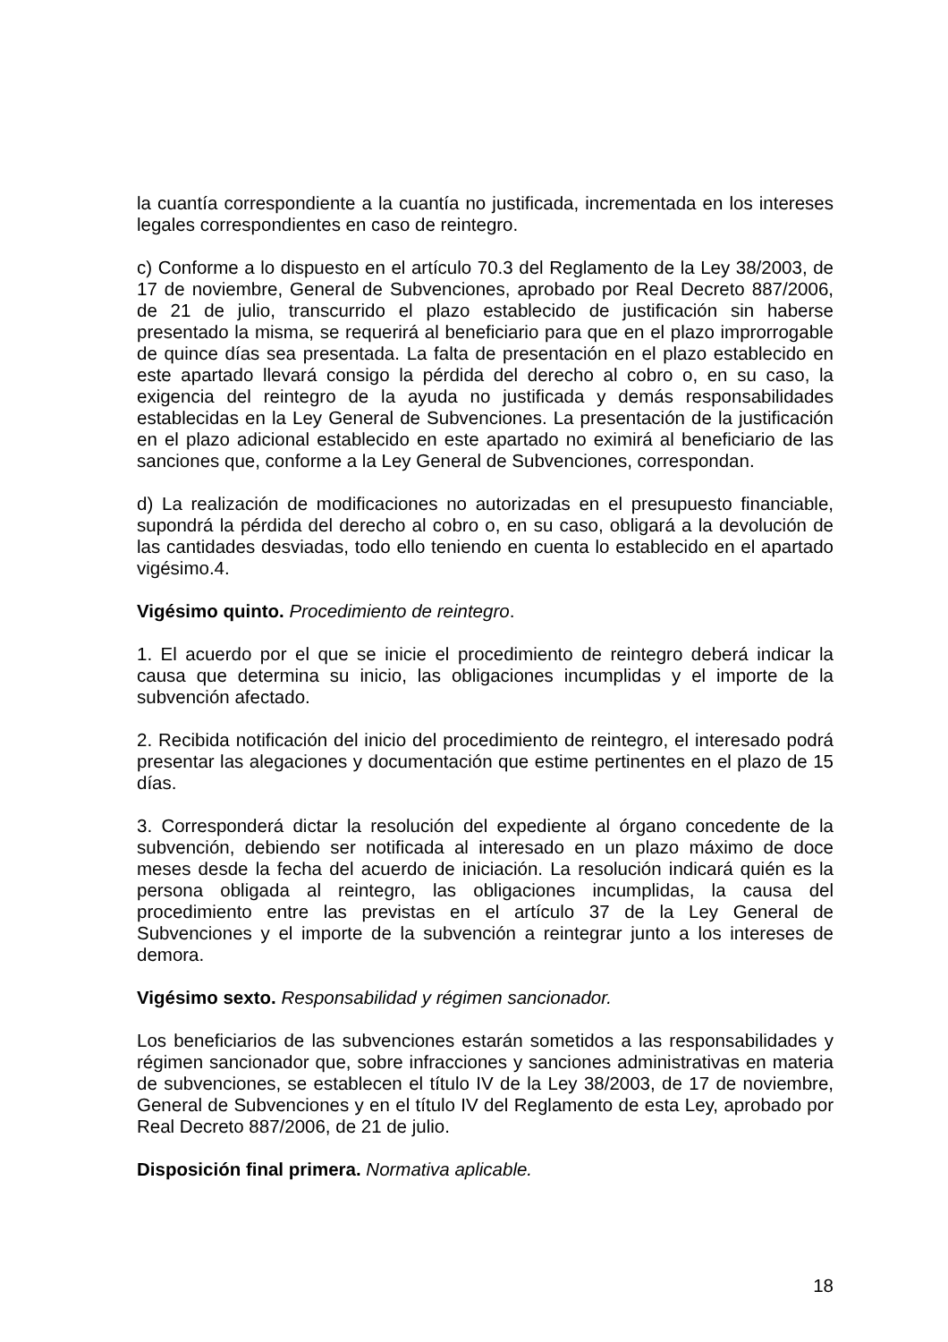la cuantía correspondiente a la cuantía no justificada, incrementada en los intereses legales correspondientes en caso de reintegro.
c) Conforme a lo dispuesto en el artículo 70.3 del Reglamento de la Ley 38/2003, de 17 de noviembre, General de Subvenciones, aprobado por Real Decreto 887/2006, de 21 de julio, transcurrido el plazo establecido de justificación sin haberse presentado la misma, se requerirá al beneficiario para que en el plazo improrrogable de quince días sea presentada. La falta de presentación en el plazo establecido en este apartado llevará consigo la pérdida del derecho al cobro o, en su caso, la exigencia del reintegro de la ayuda no justificada y demás responsabilidades establecidas en la Ley General de Subvenciones. La presentación de la justificación en el plazo adicional establecido en este apartado no eximirá al beneficiario de las sanciones que, conforme a la Ley General de Subvenciones, correspondan.
d) La realización de modificaciones no autorizadas en el presupuesto financiable, supondrá la pérdida del derecho al cobro o, en su caso, obligará a la devolución de las cantidades desviadas, todo ello teniendo en cuenta lo establecido en el apartado vigésimo.4.
Vigésimo quinto. Procedimiento de reintegro.
1. El acuerdo por el que se inicie el procedimiento de reintegro deberá indicar la causa que determina su inicio, las obligaciones incumplidas y el importe de la subvención afectado.
2. Recibida notificación del inicio del procedimiento de reintegro, el interesado podrá presentar las alegaciones y documentación que estime pertinentes en el plazo de 15 días.
3. Corresponderá dictar la resolución del expediente al órgano concedente de la subvención, debiendo ser notificada al interesado en un plazo máximo de doce meses desde la fecha del acuerdo de iniciación. La resolución indicará quién es la persona obligada al reintegro, las obligaciones incumplidas, la causa del procedimiento entre las previstas en el artículo 37 de la Ley General de Subvenciones y el importe de la subvención a reintegrar junto a los intereses de demora.
Vigésimo sexto. Responsabilidad y régimen sancionador.
Los beneficiarios de las subvenciones estarán sometidos a las responsabilidades y régimen sancionador que, sobre infracciones y sanciones administrativas en materia de subvenciones, se establecen el título IV de la Ley 38/2003, de 17 de noviembre, General de Subvenciones y en el título IV del Reglamento de esta Ley, aprobado por Real Decreto 887/2006, de 21 de julio.
Disposición final primera. Normativa aplicable.
18